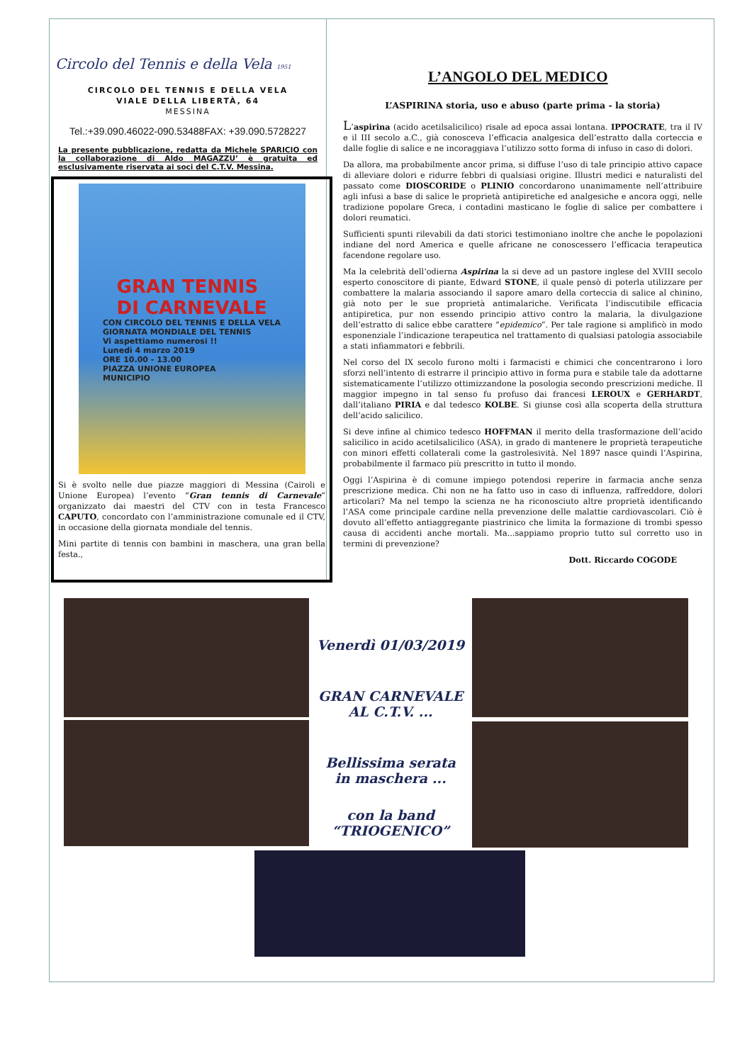Circolo del Tennis e della Vela 1951
CIRCOLO DEL TENNIS E DELLA VELA
VIALE DELLA LIBERTÀ, 64
MESSINA
Tel.:+39.090.46022-090.53488FAX: +39.090.5728227
La presente pubblicazione, redatta da Michele SPARICIO con la collaborazione di Aldo MAGAZZU’ è gratuita ed esclusivamente riservata ai soci del C.T.V. Messina.
GRAN TENNIS
DI CARNEVALE
CON CIRCOLO DEL TENNIS E DELLA VELA
GIORNATA MONDIALE DEL TENNIS
Vi aspettiamo numerosi !!
Lunedì 4 marzo 2019
ORE 10.00 - 13.00
PIAZZA UNIONE EUROPEA
MUNICIPIO
Si è svolto nelle due piazze maggiori di Messina (Cairoli e Unione Europea) l’evento “Gran tennis di Carnevale” organizzato dai maestri del CTV con in testa Francesco CAPUTO, concordato con l’amministrazione comunale ed il CTV, in occasione della giornata mondiale del tennis.
Mini partite di tennis con bambini in maschera, una gran bella festa.,
L’ANGOLO DEL MEDICO
L’ASPIRINA storia, uso e abuso (parte prima - la storia)
L’aspirina (acido acetilsalicilico) risale ad epoca assai lontana. IPPOCRATE, tra il IV e il III secolo a.C., già conosceva l’efficacia analgesica dell’estratto dalla corteccia e dalle foglie di salice e ne incoraggiava l’utilizzo sotto forma di infuso in caso di dolori.
Da allora, ma probabilmente ancor prima, si diffuse l’uso di tale principio attivo capace di alleviare dolori e ridurre febbri di qualsiasi origine. Illustri medici e naturalisti del passato come DIOSCORIDE o PLINIO concordarono unanimamente nell’attribuire agli infusi a base di salice le proprietà antipiretiche ed analgesiche e ancora oggi, nelle tradizione popolare Greca, i contadini masticano le foglie di salice per combattere i dolori reumatici.
Sufficienti spunti rilevabili da dati storici testimoniano inoltre che anche le popolazioni indiane del nord America e quelle africane ne conoscessero l’efficacia terapeutica facendone regolare uso.
Ma la celebrità dell’odierna Aspirina la si deve ad un pastore inglese del XVIII secolo esperto conoscitore di piante, Edward STONE, il quale pensò di poterla utilizzare per combattere la malaria associando il sapore amaro della corteccia di salice al chinino, già noto per le sue proprietà antimalariche. Verificata l’indiscutibile efficacia antipiretica, pur non essendo principio attivo contro la malaria, la divulgazione dell’estratto di salice ebbe carattere “epidemico”. Per tale ragione si amplificò in modo esponenziale l’indicazione terapeutica nel trattamento di qualsiasi patologia associabile a stati infiammatori e febbrili.
Nel corso del IX secolo furono molti i farmacisti e chimici che concentrarono i loro sforzi nell’intento di estrarre il principio attivo in forma pura e stabile tale da adottarne sistematicamente l’utilizzo ottimizzandone la posologia secondo prescrizioni mediche. Il maggior impegno in tal senso fu profuso dai francesi LEROUX e GERHARDT, dall’italiano PIRIA e dal tedesco KOLBE. Si giunse così alla scoperta della struttura dell’acido salicilico.
Si deve infine al chimico tedesco HOFFMAN il merito della trasformazione dell’acido salicilico in acido acetilsalicilico (ASA), in grado di mantenere le proprietà terapeutiche con minori effetti collaterali come la gastrolesività. Nel 1897 nasce quindi l’Aspirina, probabilmente il farmaco più prescritto in tutto il mondo.
Oggi l’Aspirina è di comune impiego potendosi reperire in farmacia anche senza prescrizione medica. Chi non ne ha fatto uso in caso di influenza, raffreddore, dolori articolari? Ma nel tempo la scienza ne ha riconosciuto altre proprietà identificando l’ASA come principale cardine nella prevenzione delle malattie cardiovascolari. Ciò è dovuto all’effetto antiaggregante piastrinico che limita la formazione di trombi spesso causa di accidenti anche mortali. Ma...sappiamo proprio tutto sul corretto uso in termini di prevenzione?
Dott. Riccardo COGODE
Venerdì 01/03/2019
GRAN CARNEVALE
AL C.T.V. ...
Bellissima serata
in maschera ...
con la band
“TRIOGENICO”